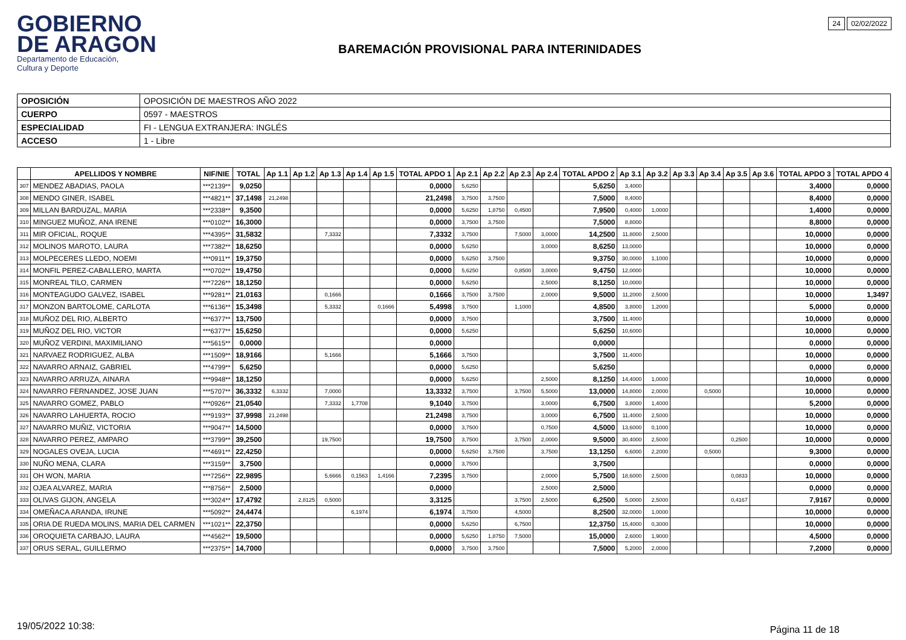GOBIERNO
DE ARAGON
Departamento de Educación,
Cultura y Deporte
24 02/02/2022
BAREMACIÓN PROVISIONAL PARA INTERINIDADES
| OPOSICIÓN | OPOSICIÓN DE MAESTROS AÑO 2022 |
| CUERPO | 0597 - MAESTROS |
| ESPECIALIDAD | FI - LENGUA EXTRANJERA: INGLÉS |
| ACCESO | 1 - Libre |
| | APELLIDOS Y NOMBRE | NIF/NIE | TOTAL | Ap 1.1 | Ap 1.2 | Ap 1.3 | Ap 1.4 | Ap 1.5 | TOTAL APDO 1 | Ap 2.1 | Ap 2.2 | Ap 2.3 | Ap 2.4 | TOTAL APDO 2 | Ap 3.1 | Ap 3.2 | Ap 3.3 | Ap 3.4 | Ap 3.5 | Ap 3.6 | TOTAL APDO 3 | TOTAL APDO 4 |
| --- | --- | --- | --- | --- | --- | --- | --- | --- | --- | --- | --- | --- | --- | --- | --- | --- | --- | --- | --- | --- | --- | --- |
| 307 | MENDEZ ABADIAS, PAOLA | ***2139** | 9,0250 | | | | | | 0,0000 | 5,6250 | | | | 5,6250 | 3,4000 | | | | | | 3,4000 | 0,0000 |
| 308 | MENDO GINER, ISABEL | ***4821** | 37,1498 | 21,2498 | | | | | 21,2498 | 3,7500 | 3,7500 | | | 7,5000 | 8,4000 | | | | | | 8,4000 | 0,0000 |
| 309 | MILLAN BARDUZAL, MARIA | ***2338** | 9,3500 | | | | | | 0,0000 | 5,6250 | 1,8750 | 0,4500 | | 7,9500 | 0,4000 | 1,0000 | | | | | 1,4000 | 0,0000 |
| 310 | MINGUEZ MUÑOZ, ANA IRENE | ***0102** | 16,3000 | | | | | | 0,0000 | 3,7500 | 3,7500 | | | 7,5000 | 8,8000 | | | | | | 8,8000 | 0,0000 |
| 311 | MIR OFICIAL, ROQUE | ***4395** | 31,5832 | | | 7,3332 | | | 7,3332 | 3,7500 | | 7,5000 | 3,0000 | 14,2500 | 11,8000 | 2,5000 | | | | | 10,0000 | 0,0000 |
| 312 | MOLINOS MAROTO, LAURA | ***7382** | 18,6250 | | | | | | 0,0000 | 5,6250 | | | 3,0000 | 8,6250 | 13,0000 | | | | | | 10,0000 | 0,0000 |
| 313 | MOLPECERES LLEDO, NOEMI | ***0911** | 19,3750 | | | | | | 0,0000 | 5,6250 | 3,7500 | | | 9,3750 | 30,0000 | 1,1000 | | | | | 10,0000 | 0,0000 |
| 314 | MONFIL PEREZ-CABALLERO, MARTA | ***0702** | 19,4750 | | | | | | 0,0000 | 5,6250 | | 0,8500 | 3,0000 | 9,4750 | 12,0000 | | | | | | 10,0000 | 0,0000 |
| 315 | MONREAL TILO, CARMEN | ***7226** | 18,1250 | | | | | | 0,0000 | 5,6250 | | | 2,5000 | 8,1250 | 10,0000 | | | | | | 10,0000 | 0,0000 |
| 316 | MONTEAGUDO GALVEZ, ISABEL | ***9281** | 21,0163 | | | 0,1666 | | | 0,1666 | 3,7500 | 3,7500 | | 2,0000 | 9,5000 | 11,2000 | 2,5000 | | | | | 10,0000 | 1,3497 |
| 317 | MONZON BARTOLOME, CARLOTA | ***6136** | 15,3498 | | | 5,3332 | | 0,1666 | 5,4998 | 3,7500 | | 1,1000 | | 4,8500 | 3,8000 | 1,2000 | | | | | 5,0000 | 0,0000 |
| 318 | MUÑOZ DEL RIO, ALBERTO | ***6377** | 13,7500 | | | | | | 0,0000 | 3,7500 | | | | 3,7500 | 11,4000 | | | | | | 10,0000 | 0,0000 |
| 319 | MUÑOZ DEL RIO, VICTOR | ***6377** | 15,6250 | | | | | | 0,0000 | 5,6250 | | | | 5,6250 | 10,6000 | | | | | | 10,0000 | 0,0000 |
| 320 | MUÑOZ VERDINI, MAXIMILIANO | ***5615** | 0,0000 | | | | | | 0,0000 | | | | | 0,0000 | | | | | | | 0,0000 | 0,0000 |
| 321 | NARVAEZ RODRIGUEZ, ALBA | ***1509** | 18,9166 | | | 5,1666 | | | 5,1666 | 3,7500 | | | | 3,7500 | 11,4000 | | | | | | 10,0000 | 0,0000 |
| 322 | NAVARRO ARNAIZ, GABRIEL | ***4799** | 5,6250 | | | | | | 0,0000 | 5,6250 | | | | 5,6250 | | | | | | | 0,0000 | 0,0000 |
| 323 | NAVARRO ARRUZA, AINARA | ***9948** | 18,1250 | | | | | | 0,0000 | 5,6250 | | | 2,5000 | 8,1250 | 14,4000 | 1,0000 | | | | | 10,0000 | 0,0000 |
| 324 | NAVARRO FERNANDEZ, JOSE JUAN | ***5707** | 36,3332 | 6,3332 | | 7,0000 | | | 13,3332 | 3,7500 | | 3,7500 | 5,5000 | 13,0000 | 14,8000 | 2,0000 | | 0,5000 | | | 10,0000 | 0,0000 |
| 325 | NAVARRO GOMEZ, PABLO | ***0926** | 21,0540 | | | 7,3332 | 1,7708 | | 9,1040 | 3,7500 | | | 3,0000 | 6,7500 | 3,8000 | 1,4000 | | | | | 5,2000 | 0,0000 |
| 326 | NAVARRO LAHUERTA, ROCIO | ***9193** | 37,9998 | 21,2498 | | | | | 21,2498 | 3,7500 | | | 3,0000 | 6,7500 | 11,4000 | 2,5000 | | | | | 10,0000 | 0,0000 |
| 327 | NAVARRO MUÑIZ, VICTORIA | ***9047** | 14,5000 | | | | | | 0,0000 | 3,7500 | | | 0,7500 | 4,5000 | 13,6000 | 0,1000 | | | | | 10,0000 | 0,0000 |
| 328 | NAVARRO PEREZ, AMPARO | ***3799** | 39,2500 | | | 19,7500 | | | 19,7500 | 3,7500 | | 3,7500 | 2,0000 | 9,5000 | 30,4000 | 2,5000 | | | 0,2500 | | 10,0000 | 0,0000 |
| 329 | NOGALES OVEJA, LUCIA | ***4691** | 22,4250 | | | | | | 0,0000 | 5,6250 | 3,7500 | | 3,7500 | 13,1250 | 6,6000 | 2,2000 | | 0,5000 | | | 9,3000 | 0,0000 |
| 330 | NUÑO MENA, CLARA | ***3159** | 3,7500 | | | | | | 0,0000 | 3,7500 | | | | 3,7500 | | | | | | | 0,0000 | 0,0000 |
| 331 | OH WON, MARIA | ***7256** | 22,9895 | | | 5,6666 | 0,1563 | 1,4166 | 7,2395 | 3,7500 | | | 2,0000 | 5,7500 | 18,6000 | 2,5000 | | | 0,0833 | | 10,0000 | 0,0000 |
| 332 | OJEA ALVAREZ, MARIA | ***8756** | 2,5000 | | | | | | 0,0000 | | | | 2,5000 | 2,5000 | | | | | | | 0,0000 | 0,0000 |
| 333 | OLIVAS GIJON, ANGELA | ***3024** | 17,4792 | | 2,8125 | 0,5000 | | | 3,3125 | | | 3,7500 | 2,5000 | 6,2500 | 5,0000 | 2,5000 | | | 0,4167 | | 7,9167 | 0,0000 |
| 334 | OMEÑACA ARANDA, IRUNE | ***5092** | 24,4474 | | | | 6,1974 | | 6,1974 | 3,7500 | | 4,5000 | | 8,2500 | 32,0000 | 1,0000 | | | | | 10,0000 | 0,0000 |
| 335 | ORIA DE RUEDA MOLINS, MARIA DEL CARMEN | ***1021** | 22,3750 | | | | | | 0,0000 | 5,6250 | | 6,7500 | | 12,3750 | 15,4000 | 0,3000 | | | | | 10,0000 | 0,0000 |
| 336 | OROQUIETA CARBAJO, LAURA | ***4562** | 19,5000 | | | | | | 0,0000 | 5,6250 | 1,8750 | 7,5000 | | 15,0000 | 2,6000 | 1,9000 | | | | | 4,5000 | 0,0000 |
| 337 | ORUS SERAL, GUILLERMO | ***2375** | 14,7000 | | | | | | 0,0000 | 3,7500 | 3,7500 | | | 7,5000 | 5,2000 | 2,0000 | | | | | 7,2000 | 0,0000 |
19/05/2022 10:38: Página 11 de 18